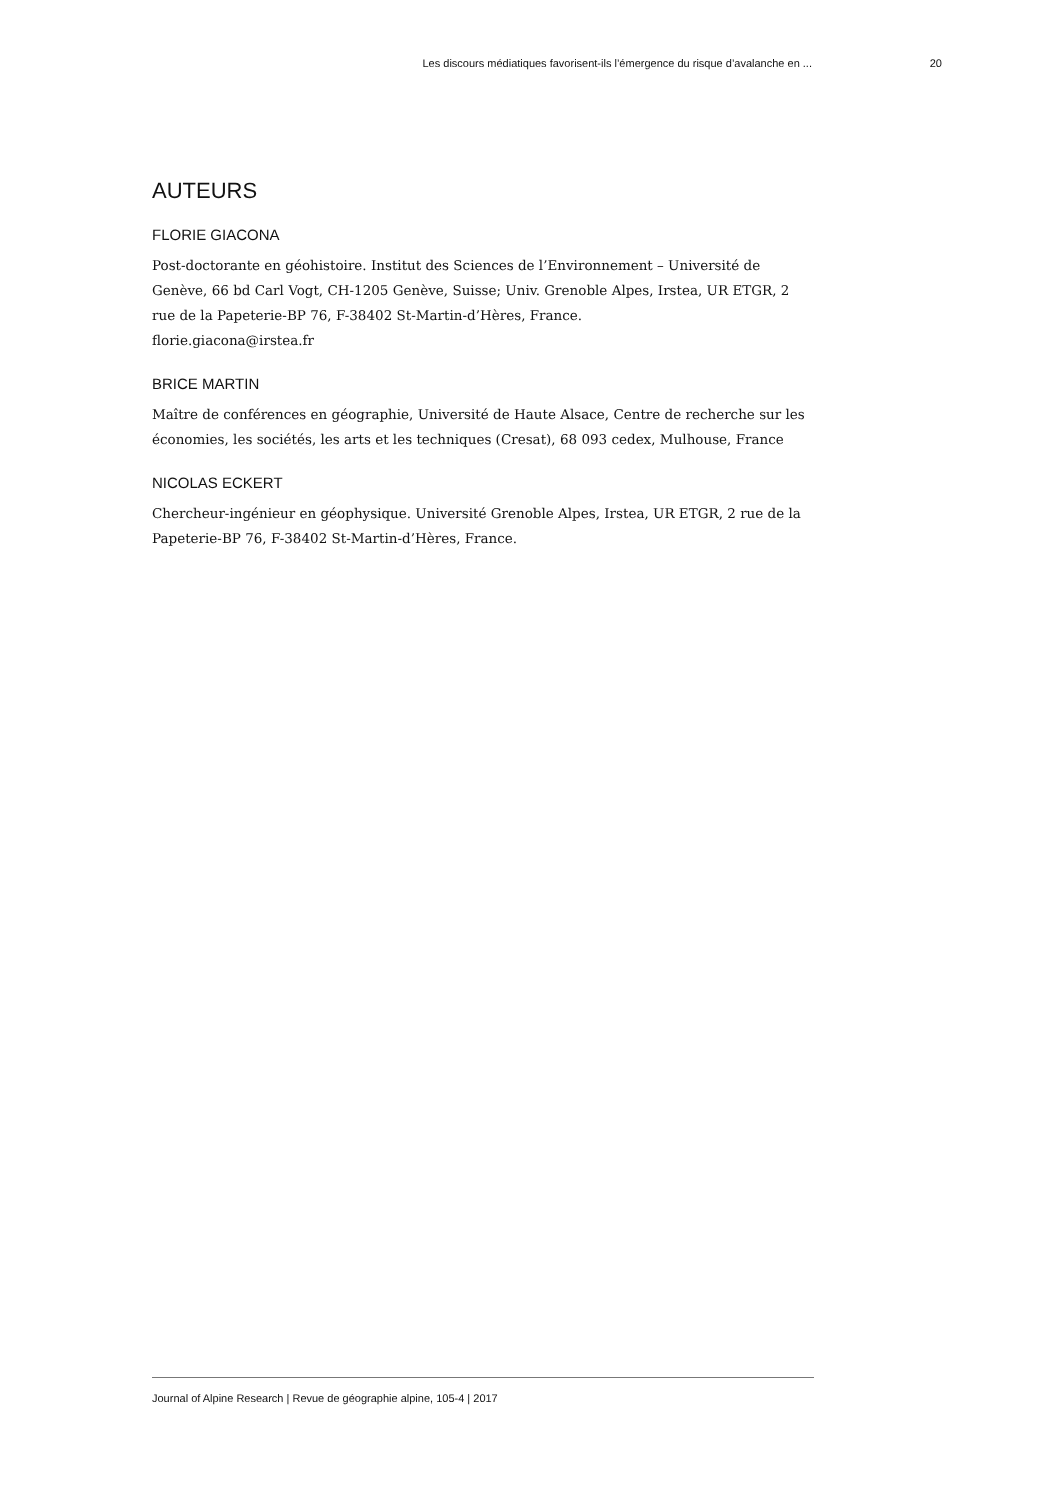Les discours médiatiques favorisent-ils l’émergence du risque d’avalanche en ... 20
AUTEURS
FLORIE GIACONA
Post-doctorante en géohistoire. Institut des Sciences de l’Environnement – Université de Genève, 66 bd Carl Vogt, CH-1205 Genève, Suisse; Univ. Grenoble Alpes, Irstea, UR ETGR, 2 rue de la Papeterie-BP 76, F-38402 St-Martin-d’Hères, France.
florie.giacona@irstea.fr
BRICE MARTIN
Maître de conférences en géographie, Université de Haute Alsace, Centre de recherche sur les économies, les sociétés, les arts et les techniques (Cresat), 68 093 cedex, Mulhouse, France
NICOLAS ECKERT
Chercheur-ingénieur en géophysique. Université Grenoble Alpes, Irstea, UR ETGR, 2 rue de la Papeterie-BP 76, F-38402 St-Martin-d’Hères, France.
Journal of Alpine Research | Revue de géographie alpine, 105-4 | 2017